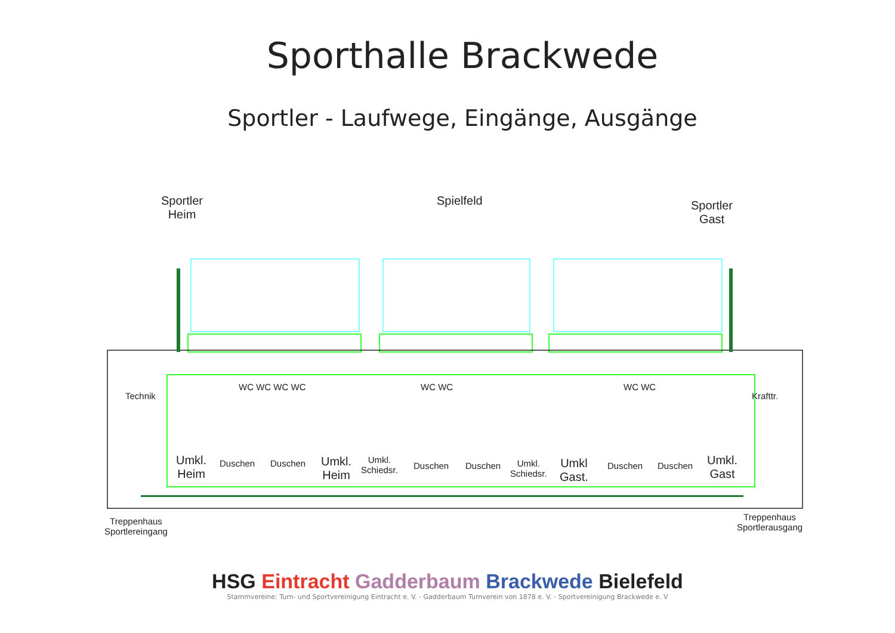Sporthalle Brackwede
Sportler - Laufwege, Eingänge, Ausgänge
Sportler
Heim
Spielfeld
Sportler
Gast
Technik Krafttr.
WC WC WC WC WC WC WC WC
Umkl.
Heim
Duschen Duschen
Umkl.
Heim
Umkl.
Schiedsr.
Duschen Duschen
Umkl.
Schiedsr.
Umkl
Gast.
Duschen Duschen
Umkl.
Gast
Treppenhaus
Sportlereingang
Treppenhaus
Sportlerausgang
HSG Eintracht Gadderbaum Brackwede Bielefeld
Stammvereine: Turn- und Sportvereinigung Eintracht e. V. - Gadderbaum Turnverein von 1878 e. V. - Sportvereinigung Brackwede e. V